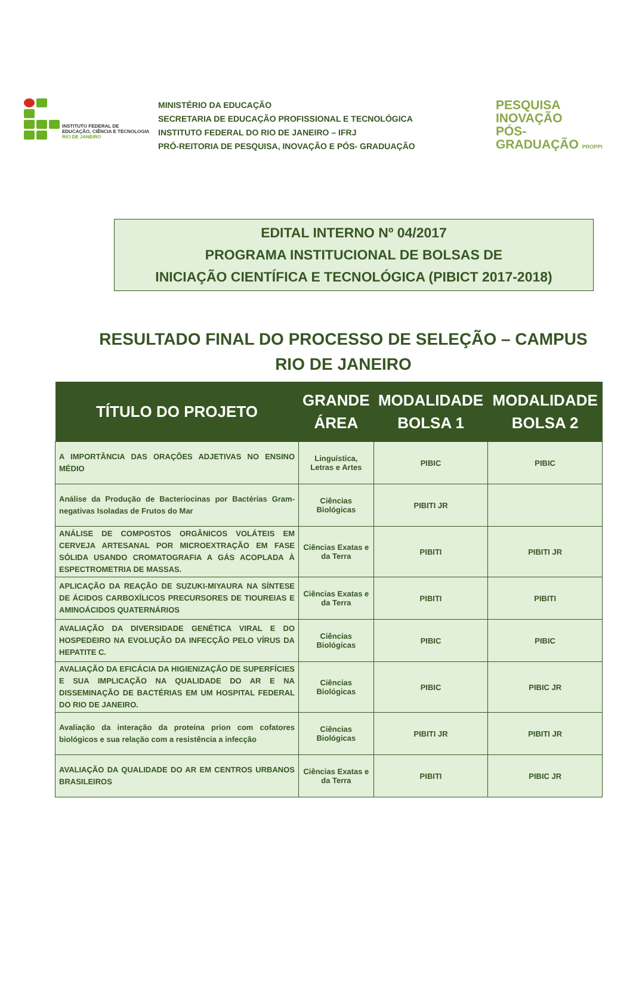INSTITUTO FEDERAL DE
EDUCAÇÃO, CIÊNCIA E TECNOLOGIA
RIO DE JANEIRO
MINISTÉRIO DA EDUCAÇÃO
SECRETARIA DE EDUCAÇÃO PROFISSIONAL E TECNOLÓGICA
INSTITUTO FEDERAL DO RIO DE JANEIRO – IFRJ
PRÓ-REITORIA DE PESQUISA, INOVAÇÃO E PÓS- GRADUAÇÃO
PESQUISA
INOVAÇÃO
PÓS-GRADUAÇÃO PROPPI
EDITAL INTERNO Nº 04/2017
PROGRAMA INSTITUCIONAL DE BOLSAS DE
INICIAÇÃO CIENTÍFICA E TECNOLÓGICA (PIBICT 2017-2018)
RESULTADO FINAL DO PROCESSO DE SELEÇÃO – CAMPUS RIO DE JANEIRO
| TÍTULO DO PROJETO | GRANDE ÁREA | MODALIDADE BOLSA 1 | MODALIDADE BOLSA 2 |
| --- | --- | --- | --- |
| A IMPORTÂNCIA DAS ORAÇÕES ADJETIVAS NO ENSINO MÉDIO | Linguística, Letras e Artes | PIBIC | PIBIC |
| Análise da Produção de Bacteriocinas por Bactérias Gram-negativas Isoladas de Frutos do Mar | Ciências Biológicas | PIBITI JR | |
| ANÁLISE DE COMPOSTOS ORGÂNICOS VOLÁTEIS EM CERVEJA ARTESANAL POR MICROEXTRAÇÃO EM FASE SÓLIDA USANDO CROMATOGRAFIA A GÁS ACOPLADA À ESPECTROMETRIA DE MASSAS. | Ciências Exatas e da Terra | PIBITI | PIBITI JR |
| APLICAÇÃO DA REAÇÃO DE SUZUKI-MIYAURA NA SÍNTESE DE ÁCIDOS CARBOXÍLICOS PRECURSORES DE TIOUREIAS E AMINOÁCIDOS QUATERNÁRIOS | Ciências Exatas e da Terra | PIBITI | PIBITI |
| AVALIAÇÃO DA DIVERSIDADE GENÉTICA VIRAL E DO HOSPEDEIRO NA EVOLUÇÃO DA INFECÇÃO PELO VÍRUS DA HEPATITE C. | Ciências Biológicas | PIBIC | PIBIC |
| AVALIAÇÃO DA EFICÁCIA DA HIGIENIZAÇÃO DE SUPERFÍCIES E SUA IMPLICAÇÃO NA QUALIDADE DO AR E NA DISSEMINAÇÃO DE BACTÉRIAS EM UM HOSPITAL FEDERAL DO RIO DE JANEIRO. | Ciências Biológicas | PIBIC | PIBIC JR |
| Avaliação da interação da proteína prion com cofatores biológicos e sua relação com a resistência a infecção | Ciências Biológicas | PIBITI JR | PIBITI JR |
| AVALIAÇÃO DA QUALIDADE DO AR EM CENTROS URBANOS BRASILEIROS | Ciências Exatas e da Terra | PIBITI | PIBIC JR |